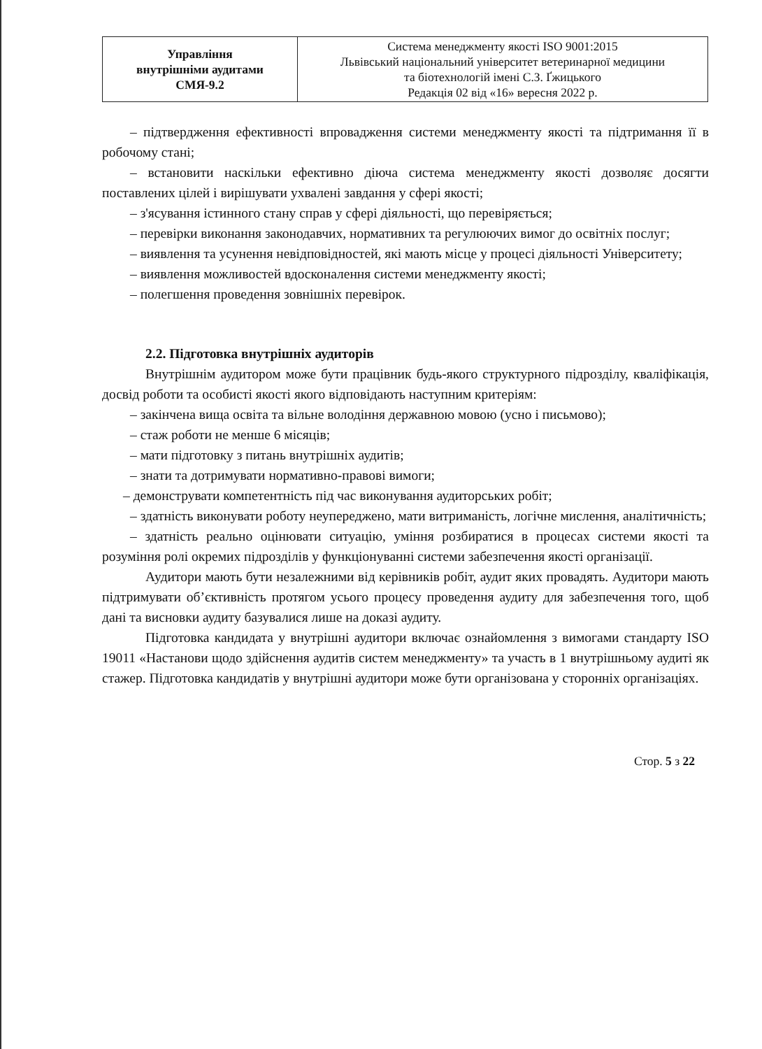| Управління внутрішніми аудитами СМЯ-9.2 | Система менеджменту якості ISO 9001:2015 Львівський національний університет ветеринарної медицини та біотехнологій імені С.З. Ґжицького Редакція 02 від «16» вересня 2022 р. |
– підтвердження ефективності впровадження системи менеджменту якості та підтримання її в робочому стані;
– встановити наскільки ефективно діюча система менеджменту якості дозволяє досягти поставлених цілей і вирішувати ухвалені завдання у сфері якості;
– з'ясування істинного стану справ у сфері діяльності, що перевіряється;
– перевірки виконання законодавчих, нормативних та регулюючих вимог до освітніх послуг;
– виявлення та усунення невідповідностей, які мають місце у процесі діяльності Університету;
– виявлення можливостей вдосконалення системи менеджменту якості;
– полегшення проведення зовнішніх перевірок.
2.2. Підготовка внутрішніх аудиторів
Внутрішнім аудитором може бути працівник будь-якого структурного підрозділу, кваліфікація, досвід роботи та особисті якості якого відповідають наступним критеріям:
– закінчена вища освіта та вільне володіння державною мовою (усно і письмово);
– стаж роботи не менше 6 місяців;
– мати підготовку з питань внутрішніх аудитів;
– знати та дотримувати нормативно-правові вимоги;
– демонструвати компетентність під час виконування аудиторських робіт;
– здатність виконувати роботу неупереджено, мати витриманість, логічне мислення, аналітичність;
– здатність реально оцінювати ситуацію, уміння розбиратися в процесах системи якості та розуміння ролі окремих підрозділів у функціонуванні системи забезпечення якості організації.
Аудитори мають бути незалежними від керівників робіт, аудит яких провадять. Аудитори мають підтримувати об’єктивність протягом усього процесу проведення аудиту для забезпечення того, щоб дані та висновки аудиту базувалися лише на доказі аудиту.
Підготовка кандидата у внутрішні аудитори включає ознайомлення з вимогами стандарту ISO 19011 «Настанови щодо здійснення аудитів систем менеджменту» та участь в 1 внутрішньому аудиті як стажер. Підготовка кандидатів у внутрішні аудитори може бути організована у сторонніх організаціях.
Стор. 5 з 22